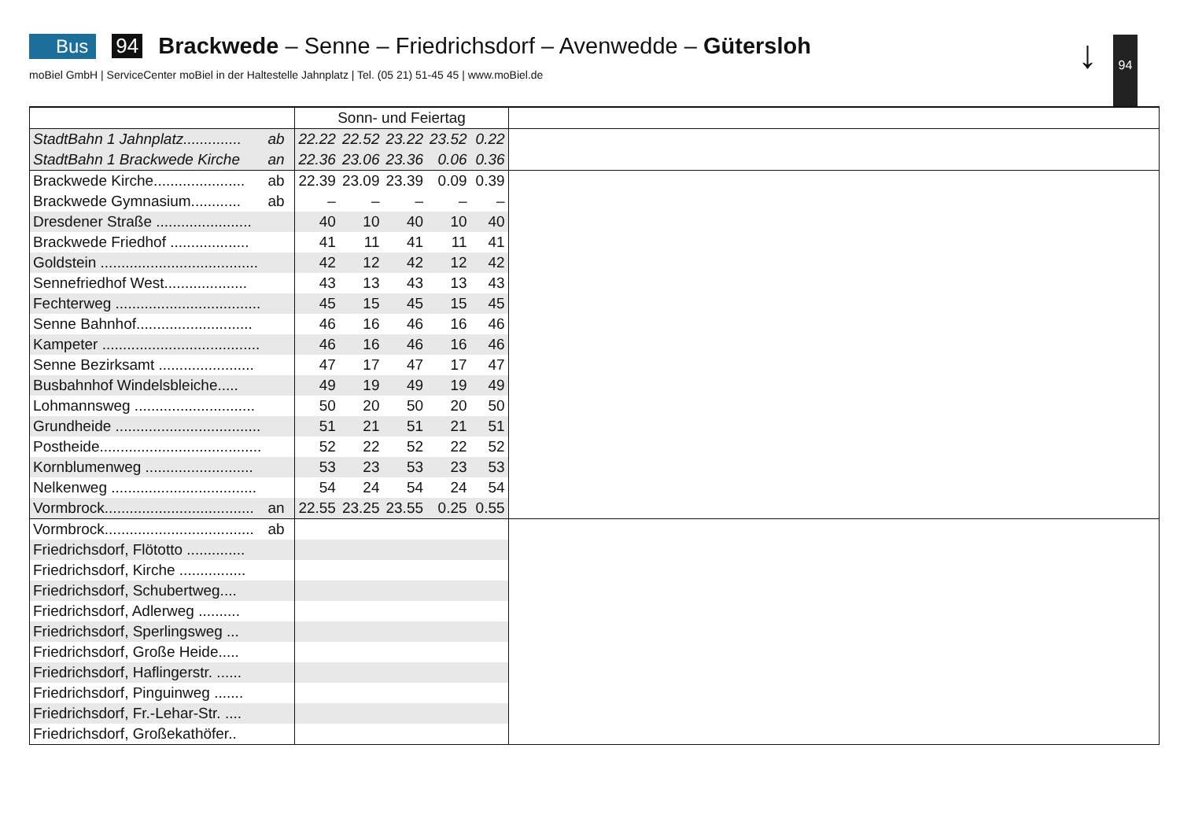Bus 94 Brackwede – Senne – Friedrichsdorf – Avenwedde – Gütersloh
moBiel GmbH | ServiceCenter moBiel in der Haltestelle Jahnplatz | Tel. (05 21) 51-45 45 | www.moBiel.de
↓ 94
| | | Sonn- und Feiertag | | | | | |
| StadtBahn 1 Jahnplatz.............. | ab | 22.22 | 22.52 | 23.22 | 23.52 | 0.22 | |
| StadtBahn 1 Brackwede Kirche | an | 22.36 | 23.06 | 23.36 | 0.06 | 0.36 | |
| Brackwede Kirche...................... | ab | 22.39 | 23.09 | 23.39 | 0.09 | 0.39 | |
| Brackwede Gymnasium............ | ab | – | – | – | – | – | |
| Dresdener Straße ....................... | | 40 | 10 | 40 | 10 | 40 | |
| Brackwede Friedhof ................... | | 41 | 11 | 41 | 11 | 41 | |
| Goldstein ...................................... | | 42 | 12 | 42 | 12 | 42 | |
| Sennefriedhof West.................... | | 43 | 13 | 43 | 13 | 43 | |
| Fechterweg ................................... | | 45 | 15 | 45 | 15 | 45 | |
| Senne Bahnhof............................ | | 46 | 16 | 46 | 16 | 46 | |
| Kampeter ...................................... | | 46 | 16 | 46 | 16 | 46 | |
| Senne Bezirksamt ....................... | | 47 | 17 | 47 | 17 | 47 | |
| Busbahnhof Windelsbleiche..... | | 49 | 19 | 49 | 19 | 49 | |
| Lohmannsweg ............................. | | 50 | 20 | 50 | 20 | 50 | |
| Grundheide ................................... | | 51 | 21 | 51 | 21 | 51 | |
| Postheide....................................... | | 52 | 22 | 52 | 22 | 52 | |
| Kornblumenweg .......................... | | 53 | 23 | 53 | 23 | 53 | |
| Nelkenweg ................................... | | 54 | 24 | 54 | 24 | 54 | |
| Vormbrock.................................... | an | 22.55 | 23.25 | 23.55 | 0.25 | 0.55 | |
| Vormbrock.................................... | ab | | | | | | |
| Friedrichsdorf, Flötotto .............. | | | | | | | |
| Friedrichsdorf, Kirche ................ | | | | | | | |
| Friedrichsdorf, Schubertweg.... | | | | | | | |
| Friedrichsdorf, Adlerweg .......... | | | | | | | |
| Friedrichsdorf, Sperlingsweg ... | | | | | | | |
| Friedrichsdorf, Große Heide..... | | | | | | | |
| Friedrichsdorf, Haflingerstr. ...... | | | | | | | |
| Friedrichsdorf, Pinguinweg ....... | | | | | | | |
| Friedrichsdorf, Fr.-Lehar-Str. .... | | | | | | | |
| Friedrichsdorf, Großekathöfer.. | | | | | | | |